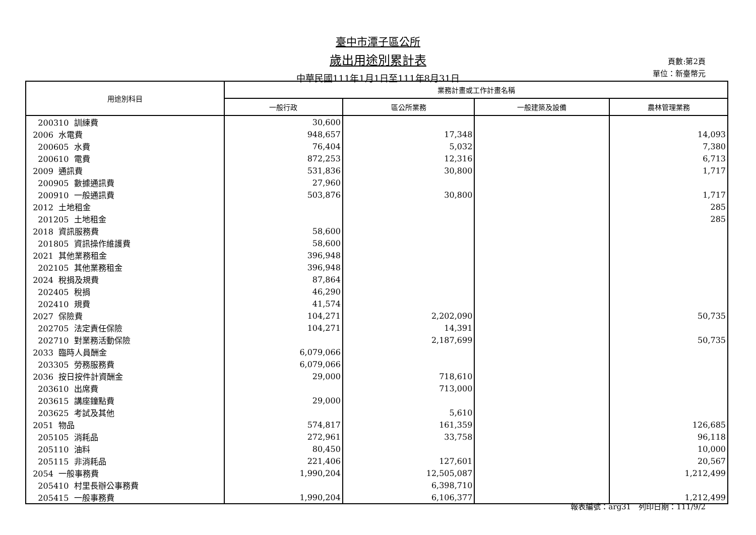臺中市潭子區公所
歲出用途別累計表
中華民國111年1月1日至111年8月31日
頁數:第2頁
單位：新臺幣元
| 用途別科目 | 業務計畫或工作計畫名稱 | | | |
| --- | --- | --- | --- | --- |
| | 一般行政 | 區公所業務 | 一般建築及設備 | 農林管理業務 |
| 200310 訓練費 | 30,600 | | | |
| 2006 水電費 | 948,657 | 17,348 | | 14,093 |
| 200605 水費 | 76,404 | 5,032 | | 7,380 |
| 200610 電費 | 872,253 | 12,316 | | 6,713 |
| 2009 通訊費 | 531,836 | 30,800 | | 1,717 |
| 200905 數據通訊費 | 27,960 | | | |
| 200910 一般通訊費 | 503,876 | 30,800 | | 1,717 |
| 2012 土地租金 | | | | 285 |
| 201205 土地租金 | | | | 285 |
| 2018 資訊服務費 | 58,600 | | | |
| 201805 資訊操作維護費 | 58,600 | | | |
| 2021 其他業務租金 | 396,948 | | | |
| 202105 其他業務租金 | 396,948 | | | |
| 2024 稅捐及規費 | 87,864 | | | |
| 202405 稅捐 | 46,290 | | | |
| 202410 規費 | 41,574 | | | |
| 2027 保險費 | 104,271 | 2,202,090 | | 50,735 |
| 202705 法定責任保險 | 104,271 | 14,391 | | |
| 202710 對業務活動保險 | | 2,187,699 | | 50,735 |
| 2033 臨時人員酬金 | 6,079,066 | | | |
| 203305 勞務服務費 | 6,079,066 | | | |
| 2036 按日按件計資酬金 | 29,000 | 718,610 | | |
| 203610 出席費 | | 713,000 | | |
| 203615 講座鐘點費 | 29,000 | | | |
| 203625 考試及其他 | | 5,610 | | |
| 2051 物品 | 574,817 | 161,359 | | 126,685 |
| 205105 消耗品 | 272,961 | 33,758 | | 96,118 |
| 205110 油料 | 80,450 | | | 10,000 |
| 205115 非消耗品 | 221,406 | 127,601 | | 20,567 |
| 2054 一般事務費 | 1,990,204 | 12,505,087 | | 1,212,499 |
| 205410 村里長辦公事務費 | | 6,398,710 | | |
| 205415 一般事務費 | 1,990,204 | 6,106,377 | | 1,212,499 |
報表編號：arg31　列印日期：111/9/2